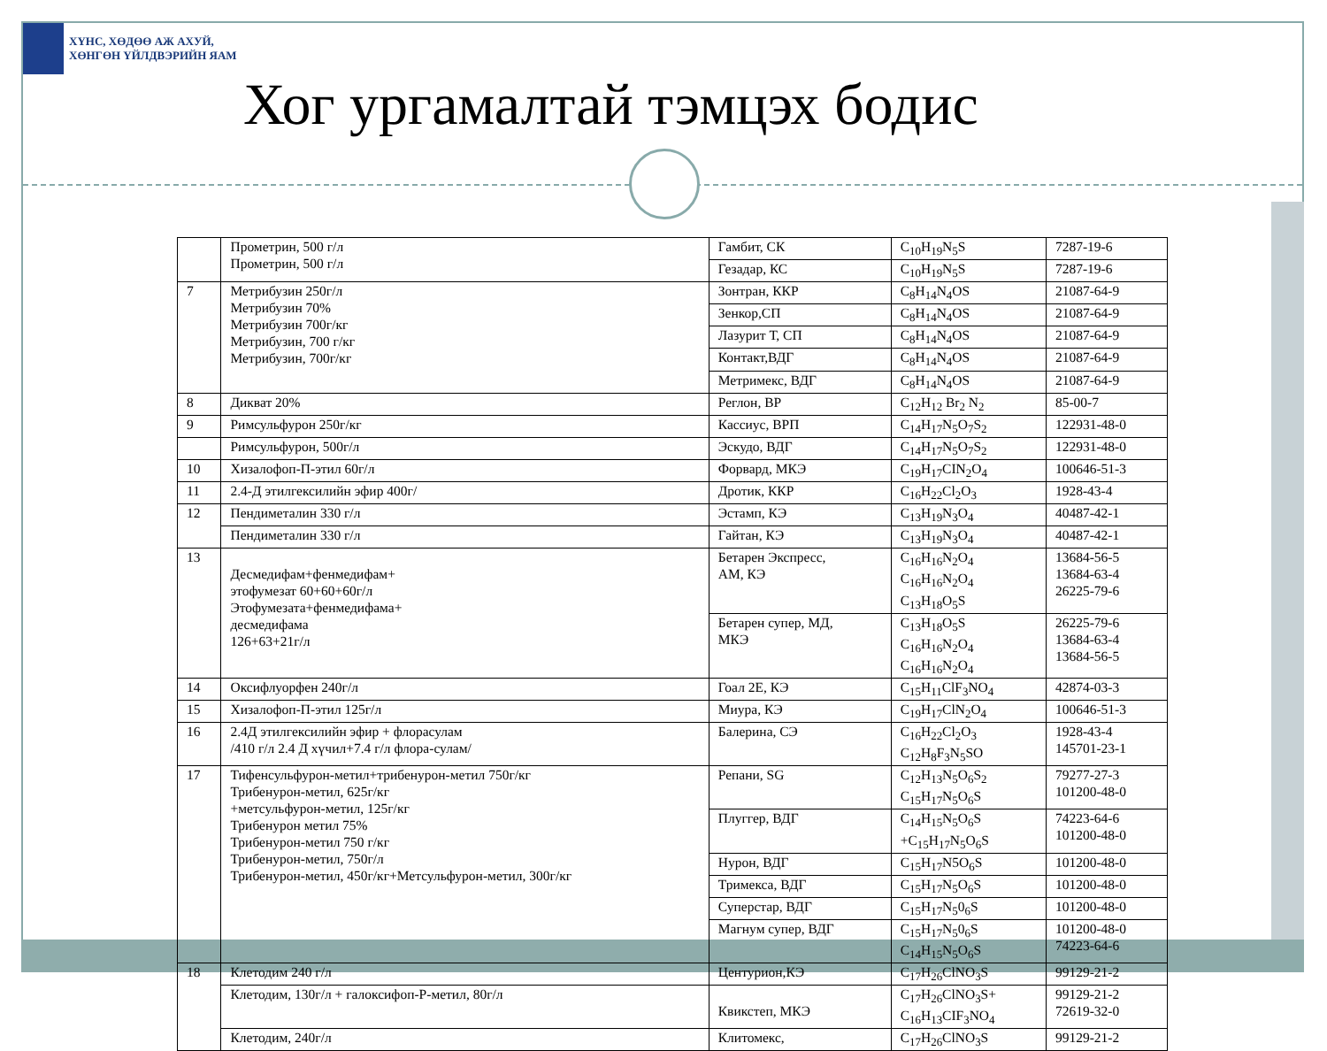ХҮНС, ХӨДӨӨ АЖ АХУЙ,
ХӨНГӨН ҮЙЛДВЭРИЙН ЯАМ
Хог ургамалтай тэмцэх бодис
| | Прометрин, 500 г/л Прометрин, 500 г/л | Гамбит, СК | C<sub>10</sub>H<sub>19</sub>N<sub>5</sub>S | 7287-19-6 |
| | | Гезадар, КС | C<sub>10</sub>H<sub>19</sub>N<sub>5</sub>S | 7287-19-6 |
| 7 | Метрибузин 250г/л Метрибузин 70% Метрибузин 700г/кг Метрибузин, 700 г/кг Метрибузин, 700г/кг | Зонтран, ККР | C<sub>8</sub>H<sub>14</sub>N<sub>4</sub>OS | 21087-64-9 |
| | | Зенкор,СП | C<sub>8</sub>H<sub>14</sub>N<sub>4</sub>OS | 21087-64-9 |
| | | Лазурит Т, СП | C<sub>8</sub>H<sub>14</sub>N<sub>4</sub>OS | 21087-64-9 |
| | | Контакт,ВДГ | C<sub>8</sub>H<sub>14</sub>N<sub>4</sub>OS | 21087-64-9 |
| | | Метримекс, ВДГ | C<sub>8</sub>H<sub>14</sub>N<sub>4</sub>OS | 21087-64-9 |
| 8 | Дикват 20% | Реглон, ВР | C<sub>12</sub>H<sub>12</sub> Br<sub>2</sub> N<sub>2</sub> | 85-00-7 |
| 9 | Римсульфурон 250г/кг | Кассиус, ВРП | C<sub>14</sub>H<sub>17</sub>N<sub>5</sub>O<sub>7</sub>S<sub>2</sub> | 122931-48-0 |
| | Римсульфурон, 500г/л | Эскудо, ВДГ | C<sub>14</sub>H<sub>17</sub>N<sub>5</sub>O<sub>7</sub>S<sub>2</sub> | 122931-48-0 |
| 10 | Хизалофоп-П-этил 60г/л | Форвард, МКЭ | C<sub>19</sub>H<sub>17</sub>CIN<sub>2</sub>O<sub>4</sub> | 100646-51-3 |
| 11 | 2.4-Д этилгексилийн эфир 400г/ | Дротик, ККР | C<sub>16</sub>H<sub>22</sub>Cl<sub>2</sub>O<sub>3</sub> | 1928-43-4 |
| 12 | Пендиметалин 330 г/л | Эстамп, КЭ | C<sub>13</sub>H<sub>19</sub>N<sub>3</sub>O<sub>4</sub> | 40487-42-1 |
| | Пендиметалин 330 г/л | Гайтан, КЭ | C<sub>13</sub>H<sub>19</sub>N<sub>3</sub>O<sub>4</sub> | 40487-42-1 |
| 13 | Десмедифам+фенмедифам+ этофумезат 60+60+60г/л Этофумезата+фенмедифама+ десмедифама 126+63+21г/л | Бетарен Экспресс, АМ, КЭ | C<sub>16</sub>H<sub>16</sub>N<sub>2</sub>O<sub>4</sub> C<sub>16</sub>H<sub>16</sub>N<sub>2</sub>O<sub>4</sub> C<sub>13</sub>H<sub>18</sub>O<sub>5</sub>S | 13684-56-5 13684-63-4 26225-79-6 |
| | | Бетарен супер, МД, МКЭ | C<sub>13</sub>H<sub>18</sub>O<sub>5</sub>S C<sub>16</sub>H<sub>16</sub>N<sub>2</sub>O<sub>4</sub> C<sub>16</sub>H<sub>16</sub>N<sub>2</sub>O<sub>4</sub> | 26225-79-6 13684-63-4 13684-56-5 |
| 14 | Оксифлуорфен 240г/л | Гоал 2Е, КЭ | C<sub>15</sub>H<sub>11</sub>ClF<sub>3</sub>NO<sub>4</sub> | 42874-03-3 |
| 15 | Хизалофоп-П-этил 125г/л | Миура, КЭ | C<sub>19</sub>H<sub>17</sub>ClN<sub>2</sub>O<sub>4</sub> | 100646-51-3 |
| 16 | 2.4Д этилгексилийн эфир + флорасулам /410 г/л 2.4 Д хүчил+7.4 г/л флора-сулам/ | Балерина, СЭ | C<sub>16</sub>H<sub>22</sub>Cl<sub>2</sub>O<sub>3</sub> C<sub>12</sub>H<sub>8</sub>F<sub>3</sub>N<sub>5</sub>SO | 1928-43-4 145701-23-1 |
| 17 | Тифенсульфурон-метил+трибенурон-метил 750г/кг Трибенурон-метил, 625г/кг +метсульфурон-метил, 125г/кг Трибенурон метил 75% Трибенурон-метил 750 г/кг Трибенурон-метил, 750г/л Трибенурон-метил, 450г/кг+Метсульфурон-метил, 300г/кг | Репани, SG | C<sub>12</sub>H<sub>13</sub>N<sub>5</sub>O<sub>6</sub>S<sub>2</sub> C<sub>15</sub>H<sub>17</sub>N<sub>5</sub>O<sub>6</sub>S | 79277-27-3 101200-48-0 |
| | | Плуггер, ВДГ | C<sub>14</sub>H<sub>15</sub>N<sub>5</sub>O<sub>6</sub>S +C<sub>15</sub>H<sub>17</sub>N<sub>5</sub>O<sub>6</sub>S | 74223-64-6 101200-48-0 |
| | | Нурон, ВДГ | C<sub>15</sub>H<sub>17</sub>N5O<sub>6</sub>S | 101200-48-0 |
| | | Тримекса, ВДГ | C<sub>15</sub>H<sub>17</sub>N<sub>5</sub>O<sub>6</sub>S | 101200-48-0 |
| | | Суперстар, ВДГ | C<sub>15</sub>H<sub>17</sub>N<sub>5</sub>0<sub>6</sub>S | 101200-48-0 |
| | | Магнум супер, ВДГ | C<sub>15</sub>H<sub>17</sub>N<sub>5</sub>0<sub>6</sub>S C<sub>14</sub>H<sub>15</sub>N<sub>5</sub>O<sub>6</sub>S | 101200-48-0 74223-64-6 |
| 18 | Клетодим 240 г/л | Центурион,КЭ | C<sub>17</sub>H<sub>26</sub>ClNO<sub>3</sub>S | 99129-21-2 |
| | Клетодим, 130г/л + галоксифоп-Р-метил, 80г/л | Квикстеп, МКЭ | C<sub>17</sub>H<sub>26</sub>ClNO<sub>3</sub>S+ C<sub>16</sub>H<sub>13</sub>CIF<sub>3</sub>NO<sub>4</sub> | 99129-21-2 72619-32-0 |
| | Клетодим, 240г/л | Клитомекс, | C<sub>17</sub>H<sub>26</sub>ClNO<sub>3</sub>S | 99129-21-2 |